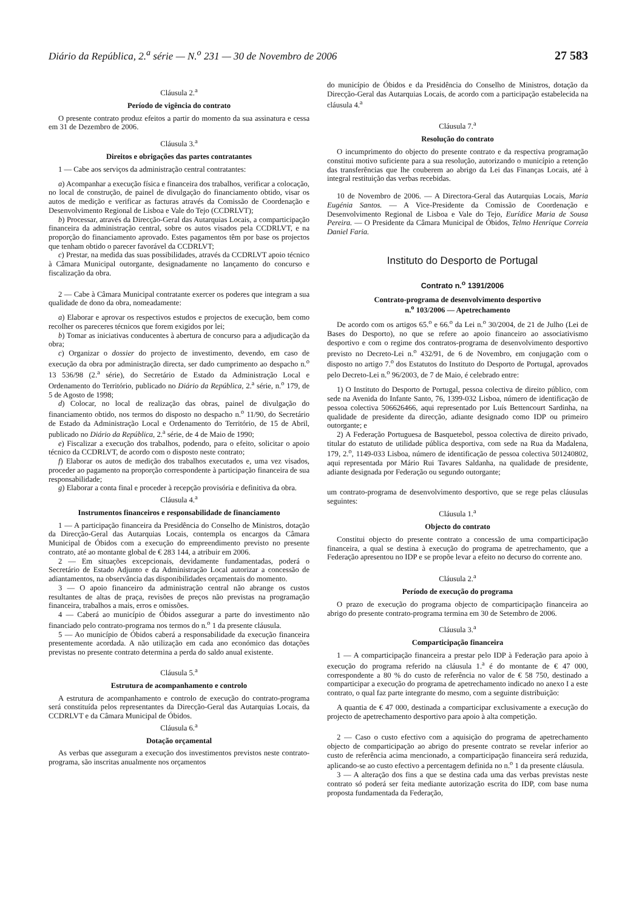Diário da República, 2.<sup>a</sup> série — N.<sup>o</sup> 231 — 30 de Novembro de 2006 27 583
Cláusula 2.<sup>a</sup>
Período de vigência do contrato
O presente contrato produz efeitos a partir do momento da sua assinatura e cessa em 31 de Dezembro de 2006.
Cláusula 3.<sup>a</sup>
Direitos e obrigações das partes contratantes
1 — Cabe aos serviços da administração central contratantes:
a) Acompanhar a execução física e financeira dos trabalhos, verificar a colocação, no local de construção, de painel de divulgação do financiamento obtido, visar os autos de medição e verificar as facturas através da Comissão de Coordenação e Desenvolvimento Regional de Lisboa e Vale do Tejo (CCDRLVT);
b) Processar, através da Direcção-Geral das Autarquias Locais, a comparticipação financeira da administração central, sobre os autos visados pela CCDRLVT, e na proporção do financiamento aprovado. Estes pagamentos têm por base os projectos que tenham obtido o parecer favorável da CCDRLVT;
c) Prestar, na medida das suas possibilidades, através da CCDRLVT apoio técnico à Câmara Municipal outorgante, designadamente no lançamento do concurso e fiscalização da obra.
2 — Cabe à Câmara Municipal contratante exercer os poderes que integram a sua qualidade de dono da obra, nomeadamente:
a) Elaborar e aprovar os respectivos estudos e projectos de execução, bem como recolher os pareceres técnicos que forem exigidos por lei;
b) Tomar as iniciativas conducentes à abertura de concurso para a adjudicação da obra;
c) Organizar o dossier do projecto de investimento, devendo, em caso de execução da obra por administração directa, ser dado cumprimento ao despacho n.<sup>o</sup> 13 536/98 (2.<sup>a</sup> série), do Secretário de Estado da Administração Local e Ordenamento do Território, publicado no Diário da República, 2.<sup>a</sup> série, n.<sup>o</sup> 179, de 5 de Agosto de 1998;
d) Colocar, no local de realização das obras, painel de divulgação do financiamento obtido, nos termos do disposto no despacho n.<sup>o</sup> 11/90, do Secretário de Estado da Administração Local e Ordenamento do Território, de 15 de Abril, publicado no Diário da República, 2.<sup>a</sup> série, de 4 de Maio de 1990;
e) Fiscalizar a execução dos trabalhos, podendo, para o efeito, solicitar o apoio técnico da CCDRLVT, de acordo com o disposto neste contrato;
f) Elaborar os autos de medição dos trabalhos executados e, uma vez visados, proceder ao pagamento na proporção correspondente à participação financeira de sua responsabilidade;
g) Elaborar a conta final e proceder à recepção provisória e definitiva da obra.
Cláusula 4.<sup>a</sup>
Instrumentos financeiros e responsabilidade de financiamento
1 — A participação financeira da Presidência do Conselho de Ministros, dotação da Direcção-Geral das Autarquias Locais, contempla os encargos da Câmara Municipal de Óbidos com a execução do empreendimento previsto no presente contrato, até ao montante global de € 283 144, a atribuir em 2006.
2 — Em situações excepcionais, devidamente fundamentadas, poderá o Secretário de Estado Adjunto e da Administração Local autorizar a concessão de adiantamentos, na observância das disponibilidades orçamentais do momento.
3 — O apoio financeiro da administração central não abrange os custos resultantes de altas de praça, revisões de preços não previstas na programação financeira, trabalhos a mais, erros e omissões.
4 — Caberá ao município de Óbidos assegurar a parte do investimento não financiado pelo contrato-programa nos termos do n.<sup>o</sup> 1 da presente cláusula.
5 — Ao município de Óbidos caberá a responsabilidade da execução financeira presentemente acordada. A não utilização em cada ano económico das dotações previstas no presente contrato determina a perda do saldo anual existente.
Cláusula 5.<sup>a</sup>
Estrutura de acompanhamento e controlo
A estrutura de acompanhamento e controlo de execução do contrato-programa será constituída pelos representantes da Direcção-Geral das Autarquias Locais, da CCDRLVT e da Câmara Municipal de Óbidos.
Cláusula 6.<sup>a</sup>
Dotação orçamental
As verbas que asseguram a execução dos investimentos previstos neste contrato-programa, são inscritas anualmente nos orçamentos
do município de Óbidos e da Presidência do Conselho de Ministros, dotação da Direcção-Geral das Autarquias Locais, de acordo com a participação estabelecida na cláusula 4.<sup>a</sup>
Cláusula 7.<sup>a</sup>
Resolução do contrato
O incumprimento do objecto do presente contrato e da respectiva programação constitui motivo suficiente para a sua resolução, autorizando o município a retenção das transferências que lhe couberem ao abrigo da Lei das Finanças Locais, até à integral restituição das verbas recebidas.
10 de Novembro de 2006. — A Directora-Geral das Autarquias Locais, Maria Eugénia Santos. — A Vice-Presidente da Comissão de Coordenação e Desenvolvimento Regional de Lisboa e Vale do Tejo, Eurídice Maria de Sousa Pereira. — O Presidente da Câmara Municipal de Óbidos, Telmo Henrique Correia Daniel Faria.
Instituto do Desporto de Portugal
Contrato n.<sup>o</sup> 1391/2006
Contrato-programa de desenvolvimento desportivo
n.<sup>o</sup> 103/2006 — Apetrechamento
De acordo com os artigos 65.<sup>o</sup> e 66.<sup>o</sup> da Lei n.<sup>o</sup> 30/2004, de 21 de Julho (Lei de Bases do Desporto), no que se refere ao apoio financeiro ao associativismo desportivo e com o regime dos contratos-programa de desenvolvimento desportivo previsto no Decreto-Lei n.<sup>o</sup> 432/91, de 6 de Novembro, em conjugação com o disposto no artigo 7.<sup>o</sup> dos Estatutos do Instituto do Desporto de Portugal, aprovados pelo Decreto-Lei n.<sup>o</sup> 96/2003, de 7 de Maio, é celebrado entre:
1) O Instituto do Desporto de Portugal, pessoa colectiva de direito público, com sede na Avenida do Infante Santo, 76, 1399-032 Lisboa, número de identificação de pessoa colectiva 506626466, aqui representado por Luís Bettencourt Sardinha, na qualidade de presidente da direcção, adiante designado como IDP ou primeiro outorgante; e
2) A Federação Portuguesa de Basquetebol, pessoa colectiva de direito privado, titular do estatuto de utilidade pública desportiva, com sede na Rua da Madalena, 179, 2.<sup>o</sup>, 1149-033 Lisboa, número de identificação de pessoa colectiva 501240802, aqui representada por Mário Rui Tavares Saldanha, na qualidade de presidente, adiante designada por Federação ou segundo outorgante;
um contrato-programa de desenvolvimento desportivo, que se rege pelas cláusulas seguintes:
Cláusula 1.<sup>a</sup>
Objecto do contrato
Constitui objecto do presente contrato a concessão de uma comparticipação financeira, a qual se destina à execução do programa de apetrechamento, que a Federação apresentou no IDP e se propõe levar a efeito no decurso do corrente ano.
Cláusula 2.<sup>a</sup>
Período de execução do programa
O prazo de execução do programa objecto de comparticipação financeira ao abrigo do presente contrato-programa termina em 30 de Setembro de 2006.
Cláusula 3.<sup>a</sup>
Comparticipação financeira
1 — A comparticipação financeira a prestar pelo IDP à Federação para apoio à execução do programa referido na cláusula 1.<sup>a</sup> é do montante de € 47 000, correspondente a 80 % do custo de referência no valor de € 58 750, destinado a comparticipar a execução do programa de apetrechamento indicado no anexo I a este contrato, o qual faz parte integrante do mesmo, com a seguinte distribuição:
A quantia de € 47 000, destinada a comparticipar exclusivamente a execução do projecto de apetrechamento desportivo para apoio à alta competição.
2 — Caso o custo efectivo com a aquisição do programa de apetrechamento objecto de comparticipação ao abrigo do presente contrato se revelar inferior ao custo de referência acima mencionado, a comparticipação financeira será reduzida, aplicando-se ao custo efectivo a percentagem definida no n.<sup>o</sup> 1 da presente cláusula.
3 — A alteração dos fins a que se destina cada uma das verbas previstas neste contrato só poderá ser feita mediante autorização escrita do IDP, com base numa proposta fundamentada da Federação,